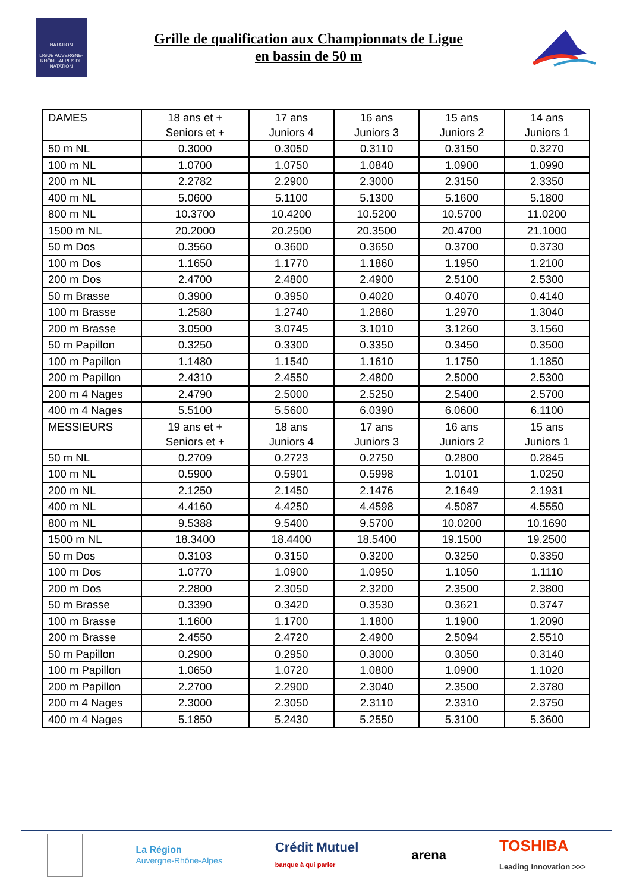NATATION
LIGUE AUVERGNE-RHÔNE-ALPES DE NATATION
Grille de qualification aux Championnats de Ligue
en bassin de 50 m
| DAMES | 18 ans et + Seniors et + | 17 ans Juniors 4 | 16 ans Juniors 3 | 15 ans Juniors 2 | 14 ans Juniors 1 |
| 50 m NL | 0.3000 | 0.3050 | 0.3110 | 0.3150 | 0.3270 |
| 100 m NL | 1.0700 | 1.0750 | 1.0840 | 1.0900 | 1.0990 |
| 200 m NL | 2.2782 | 2.2900 | 2.3000 | 2.3150 | 2.3350 |
| 400 m NL | 5.0600 | 5.1100 | 5.1300 | 5.1600 | 5.1800 |
| 800 m NL | 10.3700 | 10.4200 | 10.5200 | 10.5700 | 11.0200 |
| 1500 m NL | 20.2000 | 20.2500 | 20.3500 | 20.4700 | 21.1000 |
| 50 m Dos | 0.3560 | 0.3600 | 0.3650 | 0.3700 | 0.3730 |
| 100 m Dos | 1.1650 | 1.1770 | 1.1860 | 1.1950 | 1.2100 |
| 200 m Dos | 2.4700 | 2.4800 | 2.4900 | 2.5100 | 2.5300 |
| 50 m Brasse | 0.3900 | 0.3950 | 0.4020 | 0.4070 | 0.4140 |
| 100 m Brasse | 1.2580 | 1.2740 | 1.2860 | 1.2970 | 1.3040 |
| 200 m Brasse | 3.0500 | 3.0745 | 3.1010 | 3.1260 | 3.1560 |
| 50 m Papillon | 0.3250 | 0.3300 | 0.3350 | 0.3450 | 0.3500 |
| 100 m Papillon | 1.1480 | 1.1540 | 1.1610 | 1.1750 | 1.1850 |
| 200 m Papillon | 2.4310 | 2.4550 | 2.4800 | 2.5000 | 2.5300 |
| 200 m 4 Nages | 2.4790 | 2.5000 | 2.5250 | 2.5400 | 2.5700 |
| 400 m 4 Nages | 5.5100 | 5.5600 | 6.0390 | 6.0600 | 6.1100 |
| MESSIEURS | 19 ans et + Seniors et + | 18 ans Juniors 4 | 17 ans Juniors 3 | 16 ans Juniors 2 | 15 ans Juniors 1 |
| 50 m NL | 0.2709 | 0.2723 | 0.2750 | 0.2800 | 0.2845 |
| 100 m NL | 0.5900 | 0.5901 | 0.5998 | 1.0101 | 1.0250 |
| 200 m NL | 2.1250 | 2.1450 | 2.1476 | 2.1649 | 2.1931 |
| 400 m NL | 4.4160 | 4.4250 | 4.4598 | 4.5087 | 4.5550 |
| 800 m NL | 9.5388 | 9.5400 | 9.5700 | 10.0200 | 10.1690 |
| 1500 m NL | 18.3400 | 18.4400 | 18.5400 | 19.1500 | 19.2500 |
| 50 m Dos | 0.3103 | 0.3150 | 0.3200 | 0.3250 | 0.3350 |
| 100 m Dos | 1.0770 | 1.0900 | 1.0950 | 1.1050 | 1.1110 |
| 200 m Dos | 2.2800 | 2.3050 | 2.3200 | 2.3500 | 2.3800 |
| 50 m Brasse | 0.3390 | 0.3420 | 0.3530 | 0.3621 | 0.3747 |
| 100 m Brasse | 1.1600 | 1.1700 | 1.1800 | 1.1900 | 1.2090 |
| 200 m Brasse | 2.4550 | 2.4720 | 2.4900 | 2.5094 | 2.5510 |
| 50 m Papillon | 0.2900 | 0.2950 | 0.3000 | 0.3050 | 0.3140 |
| 100 m Papillon | 1.0650 | 1.0720 | 1.0800 | 1.0900 | 1.1020 |
| 200 m Papillon | 2.2700 | 2.2900 | 2.3040 | 2.3500 | 2.3780 |
| 200 m 4 Nages | 2.3000 | 2.3050 | 2.3110 | 2.3310 | 2.3750 |
| 400 m 4 Nages | 5.1850 | 5.2430 | 5.2550 | 5.3100 | 5.3600 |
La Région
Auvergne-Rhône-Alpes
Crédit Mutuel
banque à qui parler
arena
TOSHIBA
Leading Innovation >>>